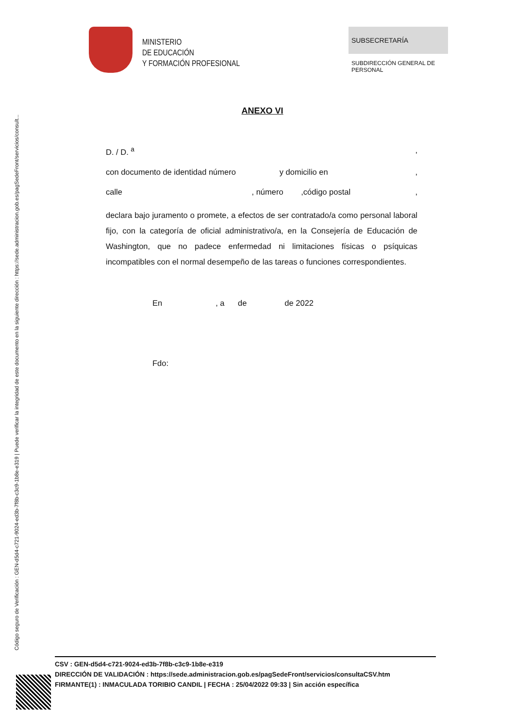Código seguro de Verificación : GEN-d5d4-c721-9024-ed3b-7f8b-c3c9-1b8e-e319 | Puede verificar la integridad de este documento en la siguiente dirección : https://sede.administracion.gob.es/pagSedeFront/servicios/consult...
MINISTERIO
DE EDUCACIÓN
Y FORMACIÓN PROFESIONAL
SUBSECRETARÍA
SUBDIRECCIÓN GENERAL DE PERSONAL
ANEXO VI
D. / D. <sup>a</sup>,
con documento de identidad número y domicilio en ,
calle , número ,código postal,
declara bajo juramento o promete, a efectos de ser contratado/a como personal laboral fijo, con la categoría de oficial administrativo/a, en la Consejería de Educación de Washington, que no padece enfermedad ni limitaciones físicas o psíquicas incompatibles con el normal desempeño de las tareas o funciones correspondientes.
En , a de de 2022
Fdo:
CSV : GEN-d5d4-c721-9024-ed3b-7f8b-c3c9-1b8e-e319
DIRECCIÓN DE VALIDACIÓN : https://sede.administracion.gob.es/pagSedeFront/servicios/consultaCSV.htm
FIRMANTE(1) : INMACULADA TORIBIO CANDIL | FECHA : 25/04/2022 09:33 | Sin acción específica